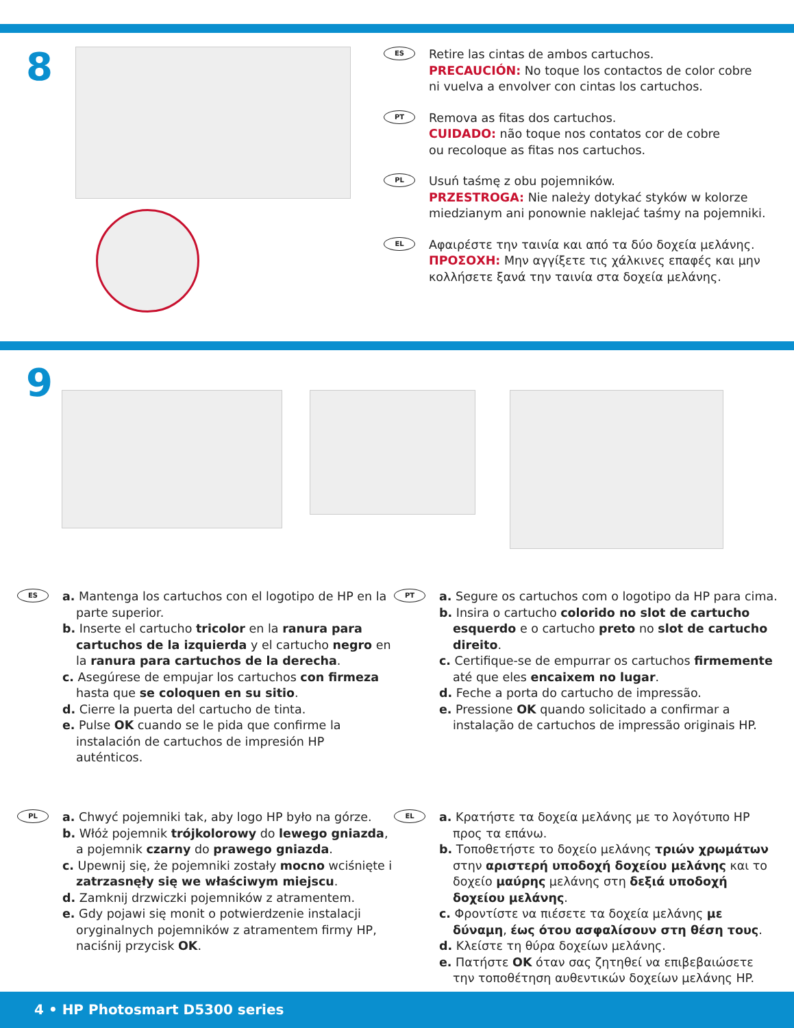8
ES
Retire las cintas de ambos cartuchos.
PRECAUCIÓN: No toque los contactos de color cobre
ni vuelva a envolver con cintas los cartuchos.
PT
Remova as fitas dos cartuchos.
CUIDADO: não toque nos contatos cor de cobre
ou recoloque as fitas nos cartuchos.
PL
Usuń taśmę z obu pojemników.
PRZESTROGA: Nie należy dotykać styków w kolorze
miedzianym ani ponownie naklejać taśmy na pojemniki.
EL
Αφαιρέστε την ταινία και από τα δύο δοχεία μελάνης.
ΠΡΟΣΟΧΗ: Μην αγγίξετε τις χάλκινες επαφές και μην
κολλήσετε ξανά την ταινία στα δοχεία μελάνης.
9
ES
a. Mantenga los cartuchos con el logotipo de HP en la parte superior.
b. Inserte el cartucho tricolor en la ranura para cartuchos de la izquierda y el cartucho negro en la ranura para cartuchos de la derecha.
c. Asegúrese de empujar los cartuchos con firmeza hasta que se coloquen en su sitio.
d. Cierre la puerta del cartucho de tinta.
e. Pulse OK cuando se le pida que confirme la instalación de cartuchos de impresión HP auténticos.
PT
a. Segure os cartuchos com o logotipo da HP para cima.
b. Insira o cartucho colorido no slot de cartucho esquerdo e o cartucho preto no slot de cartucho direito.
c. Certifique-se de empurrar os cartuchos firmemente até que eles encaixem no lugar.
d. Feche a porta do cartucho de impressão.
e. Pressione OK quando solicitado a confirmar a instalação de cartuchos de impressão originais HP.
PL
a. Chwyć pojemniki tak, aby logo HP było na górze.
b. Włóż pojemnik trójkolorowy do lewego gniazda, a pojemnik czarny do prawego gniazda.
c. Upewnij się, że pojemniki zostały mocno wciśnięte i zatrzasnęły się we właściwym miejscu.
d. Zamknij drzwiczki pojemników z atramentem.
e. Gdy pojawi się monit o potwierdzenie instalacji oryginalnych pojemników z atramentem firmy HP, naciśnij przycisk OK.
EL
a. Κρατήστε τα δοχεία μελάνης με το λογότυπο HP προς τα επάνω.
b. Τοποθετήστε το δοχείο μελάνης τριών χρωμάτων στην αριστερή υποδοχή δοχείου μελάνης και το δοχείο μαύρης μελάνης στη δεξιά υποδοχή δοχείου μελάνης.
c. Φροντίστε να πιέσετε τα δοχεία μελάνης με δύναμη, έως ότου ασφαλίσουν στη θέση τους.
d. Κλείστε τη θύρα δοχείων μελάνης.
e. Πατήστε OK όταν σας ζητηθεί να επιβεβαιώσετε την τοποθέτηση αυθεντικών δοχείων μελάνης HP.
4 • HP Photosmart D5300 series